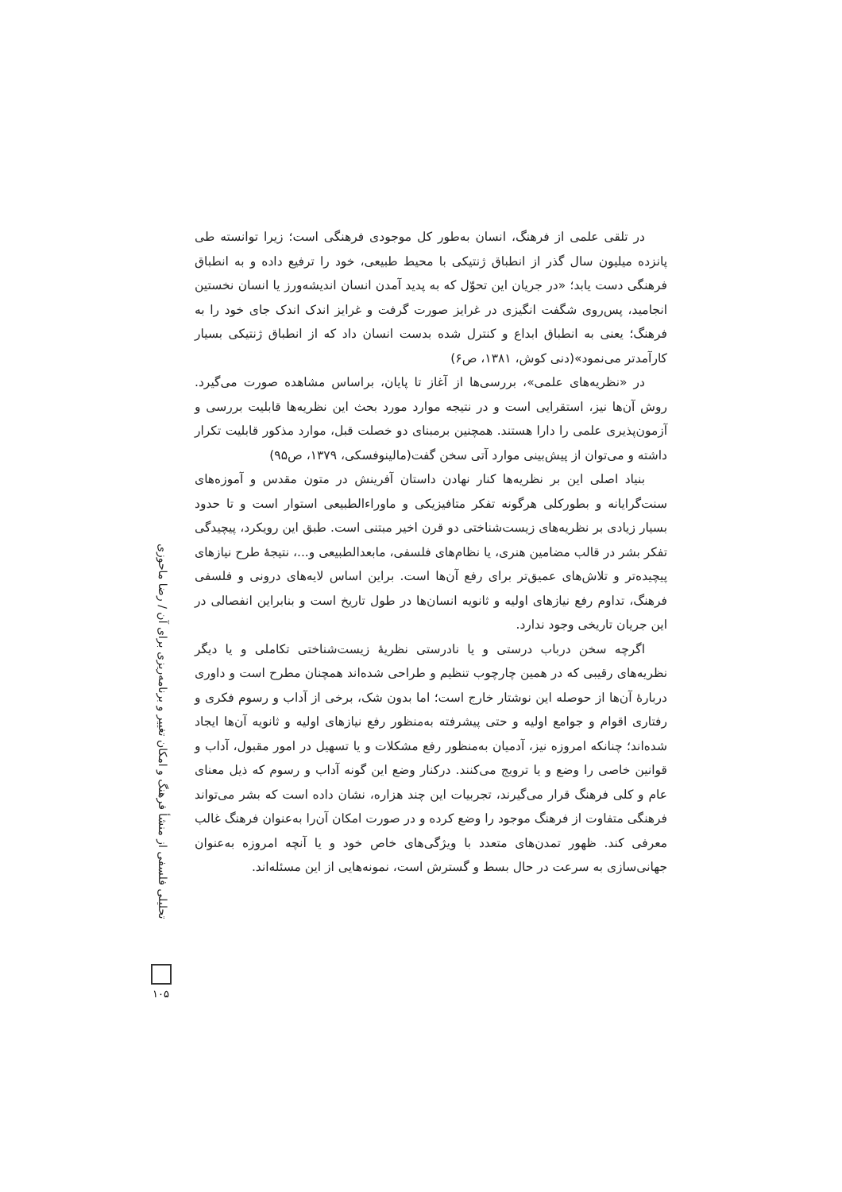در تلقی علمی از فرهنگ، انسان به‌طور کل موجودی فرهنگی است؛ زیرا توانسته طی پانزده میلیون سال گذر از انطباق ژنتیکی با محیط طبیعی، خود را ترفیع داده و به انطباق فرهنگی دست یابد؛ «در جریان این تحوّل که به پدید آمدن انسان اندیشه‌ورز یا انسان نخستین انجامید، پس‌روی شگفت انگیزی در غرایز صورت گرفت و غرایز اندک اندک جای خود را به فرهنگ؛ یعنی به انطباق ابداع و کنترل شده بدست انسان داد که از انطباق ژنتیکی بسیار کارآمدتر می‌نمود»(دنی کوش، ۱۳۸۱، ص۶)
در «نظریه‌های علمی»، بررسی‌ها از آغاز تا پایان، براساس مشاهده صورت می‌گیرد. روش آن‌ها نیز، استقرایی است و در نتیجه موارد مورد بحث این نظریه‌ها قابلیت بررسی و آزمون‌پذیری علمی را دارا هستند. همچنین برمبنای دو خصلت قبل، موارد مذکور قابلیت تکرار داشته و می‌توان از پیش‌بینی موارد آتی سخن گفت(مالینوفسکی، ۱۳۷۹، ص۹۵)
بنیاد اصلی این بر نظریه‌ها کنار نهادن داستان آفرینش در متون مقدس و آموزه‌های سنت‌گرایانه و بطورکلی هرگونه تفکر متافیزیکی و ماوراءالطبیعی استوار است و تا حدود بسیار زیادی بر نظریه‌های زیست‌شناختی دو قرن اخیر مبتنی است. طبق این رویکرد، پیچیدگی تفکر بشر در قالب مضامین هنری، یا نظام‌های فلسفی، مابعدالطبیعی و...، نتیجهٔ طرح نیازهای پیچیده‌تر و تلاش‌های عمیق‌تر برای رفع آن‌ها است. براین اساس لایه‌های درونی و فلسفی فرهنگ، تداوم رفع نیازهای اولیه و ثانویه انسان‌ها در طول تاریخ است و بنابراین انفصالی در این جریان تاریخی وجود ندارد.
اگرچه سخن درباب درستی و یا نادرستی نظریهٔ زیست‌شناختی تکاملی و یا دیگر نظریه‌های رقیبی که در همین چارچوب تنظیم و طراحی شده‌اند همچنان مطرح است و داوری دربارهٔ آن‌ها از حوصله این نوشتار خارج است؛ اما بدون شک، برخی از آداب و رسوم فکری و رفتاری اقوام و جوامع اولیه و حتی پیشرفته به‌منظور رفع نیازهای اولیه و ثانویه آن‌ها ایجاد شده‌اند؛ چنانکه امروزه نیز، آدمیان به‌منظور رفع مشکلات و یا تسهیل در امور مقبول، آداب و قوانین خاصی را وضع و یا ترویج می‌کنند. درکنار وضع این گونه آداب و رسوم که ذیل معنای عام و کلی فرهنگ قرار می‌گیرند، تجربیات این چند هزاره، نشان داده است که بشر می‌تواند فرهنگی متفاوت از فرهنگ موجود را وضع کرده و در صورت امکان آن‌را به‌عنوان فرهنگ غالب معرفی کند. ظهور تمدن‌های متعدد با ویژگی‌های خاص خود و یا آنچه امروزه به‌عنوان جهانی‌سازی به سرعت در حال بسط و گسترش است، نمونه‌هایی از این مسئله‌اند.
تحلیلی فلسفی از منشأ فرهنگ و امکان تغییر و برنامه‌ریزی برای آن / رضا ماحوزی
۱۰۵